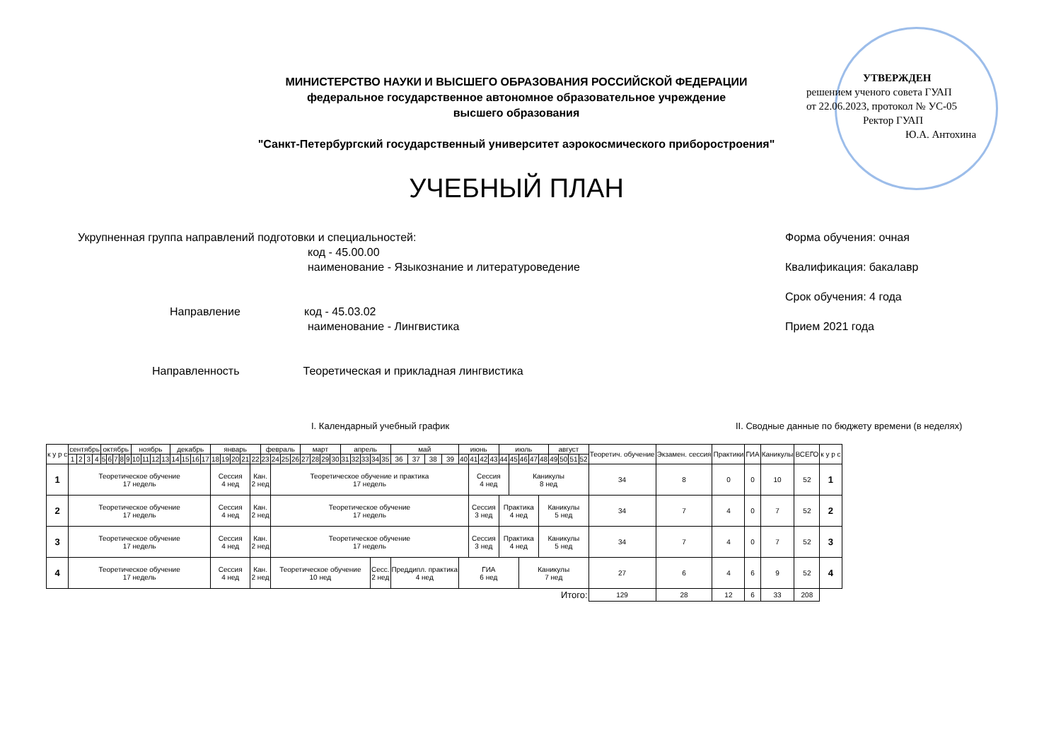МИНИСТЕРСТВО НАУКИ И ВЫСШЕГО ОБРАЗОВАНИЯ РОССИЙСКОЙ ФЕДЕРАЦИИ
федеральное государственное автономное образовательное учреждение
высшего образования
"Санкт-Петербургский государственный университет аэрокосмического приборостроения"
УТВЕРЖДЕН
решением ученого совета ГУАП
от 22.06.2023, протокол № УС-05
Ректор ГУАП
Ю.А. Антохина
УЧЕБНЫЙ ПЛАН
Форма обучения: очная
Квалификация: бакалавр
Срок обучения: 4 года
Прием 2021 года
Укрупненная группа направлений подготовки и специальностей:
код - 45.00.00
наименование - Языкознание и литературоведение
Направление код - 45.03.02
наименование - Лингвистика
Направленность Теоретическая и прикладная лингвистика
I. Календарный учебный график
II. Сводные данные по бюджету времени (в неделях)
| к у р с | сентябрь | | | | октябрь | | | | | ноябрь | | | | декабрь | | | | январь | | | | | февраль | | | | март | | | | апрель | | | | | май | | | | июнь | | | | июль | | | | | август | | | | Теоретич. обучение | Экзамен. сессия | Практики | ГИА | Каникулы | ВСЕГО | к у р с |
| --- | --- | --- | --- | --- | --- | --- | --- | --- | --- | --- | --- | --- | --- | --- | --- | --- | --- | --- | --- | --- | --- | --- | --- | --- | --- | --- | --- | --- | --- | --- | --- | --- | --- | --- | --- | --- | --- | --- | --- | --- | --- | --- | --- | --- | --- | --- | --- | --- | --- | --- | --- | --- | --- | --- | --- | --- | --- | --- | --- |
| | 1 | 2 | 3 | 4 | 5 | 6 | 7 | 8 | 9 | 10 | 11 | 12 | 13 | 14 | 15 | 16 | 17 | 18 | 19 | 20 | 21 | 22 | 23 | 24 | 25 | 26 | 27 | 28 | 29 | 30 | 31 | 32 | 33 | 34 | 35 | 36 | 37 | 38 | 39 | 40 | 41 | 42 | 43 | 44 | 45 | 46 | 47 | 48 | 49 | 50 | 51 | 52 | | | | | | | |
| 1 | Теоретическое обучение 17 недель | | | | | | | | | | | | | | | | | Сессия 4 нед | | | | Кан. 2 нед | | Теоретическое обучение и практика 17 недель | | | | | | | | | | | | | | | | | Сессия 4 нед | | | | Каникулы 8 нед | | | | | | | | 34 | 8 | 0 | 0 | 10 | 52 | 1 |
| 2 | Теоретическое обучение 17 недель | | | | | | | | | | | | | | | | | Сессия 4 нед | | | | Кан. 2 нед | | Теоретическое обучение 17 недель | | | | | | | | | | | | | | | | | Сессия 3 нед | | | Практика 4 нед | | | | Каникулы 5 нед | | | | | 34 | 7 | 4 | 0 | 7 | 52 | 2 |
| 3 | Теоретическое обучение 17 недель | | | | | | | | | | | | | | | | | Сессия 4 нед | | | | Кан. 2 нед | | Теоретическое обучение 17 недель | | | | | | | | | | | | | | | | | Сессия 3 нед | | | Практика 4 нед | | | | Каникулы 5 нед | | | | | 34 | 7 | 4 | 0 | 7 | 52 | 3 |
| 4 | Теоретическое обучение 17 недель | | | | | | | | | | | | | | | | | Сессия 4 нед | | | | Кан. 2 нед | | Теоретическое обучение 10 нед | | | | | | | | | | Сесс. 2 нед | | Преддипл. практика 4 нед | | | | ГИА 6 нед | | | | | | Каникулы 7 нед | | | | | | | 27 | 6 | 4 | 6 | 9 | 52 | 4 |
| Итого: | | | | | | | | | | | | | | | | | | | | | | | | | | | | | | | | | | | | | | | | | | | | | | | | | | | | | 129 | 28 | 12 | 6 | 33 | 208 | |